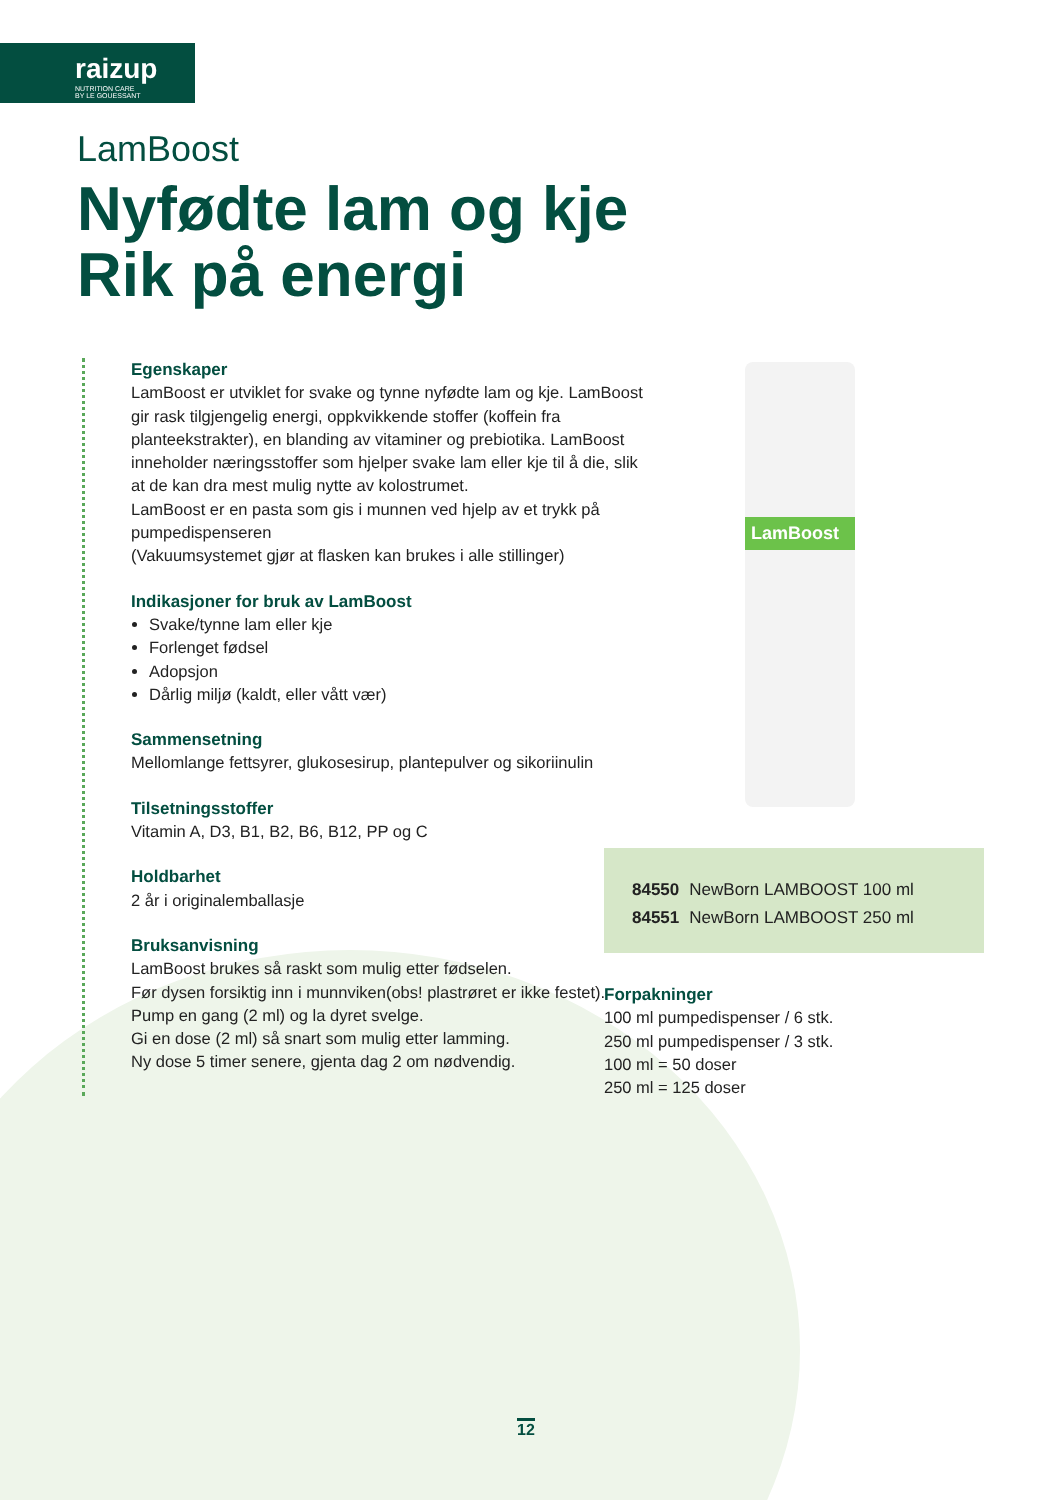raizup
NUTRITION CARE
BY LE GOUESSANT
LamBoost
Nyfødte lam og kje
Rik på energi
Egenskaper
LamBoost er utviklet for svake og tynne nyfødte lam og kje. LamBoost gir rask tilgjengelig energi, oppkvikkende stoffer (koffein fra planteekstrakter), en blanding av vitaminer og prebiotika. LamBoost inneholder næringsstoffer som hjelper svake lam eller kje til å die, slik at de kan dra mest mulig nytte av kolostrumet.
LamBoost er en pasta som gis i munnen ved hjelp av et trykk på pumpedispenseren
(Vakuumsystemet gjør at flasken kan brukes i alle stillinger)
Indikasjoner for bruk av LamBoost
Svake/tynne lam eller kje
Forlenget fødsel
Adopsjon
Dårlig miljø (kaldt, eller vått vær)
Sammensetning
Mellomlange fettsyrer, glukosesirup, plantepulver og sikoriinulin
Tilsetningsstoffer
Vitamin A, D3, B1, B2, B6, B12, PP og C
Holdbarhet
2 år i originalemballasje
Bruksanvisning
LamBoost brukes så raskt som mulig etter fødselen.
Før dysen forsiktig inn i munnviken(obs! plastrøret er ikke festet). Pump en gang (2 ml) og la dyret svelge.
Gi en dose (2 ml) så snart som mulig etter lamming.
Ny dose 5 timer senere, gjenta dag 2 om nødvendig.
LamBoost
| 84550 | NewBorn LAMBOOST 100 ml |
| 84551 | NewBorn LAMBOOST 250 ml |
Forpakninger
100 ml pumpedispenser / 6 stk.
250 ml pumpedispenser / 3 stk.
100 ml = 50 doser
250 ml = 125 doser
12